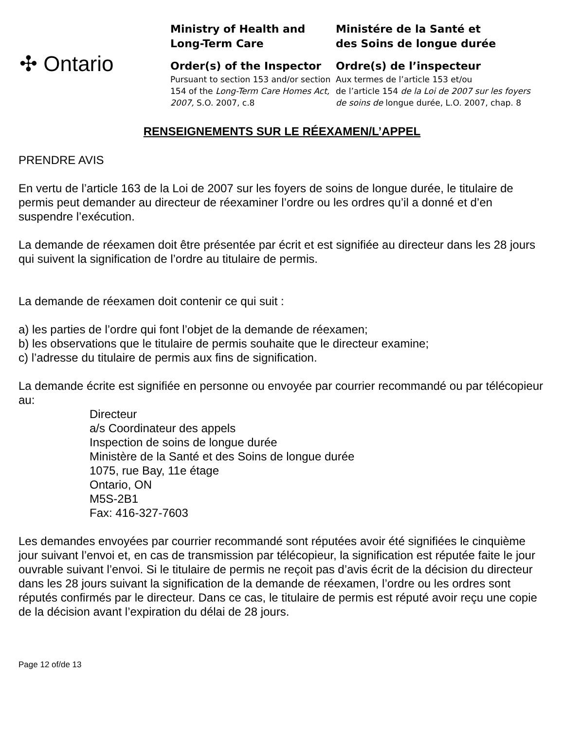✣ Ontario
Ministry of Health and
Long-Term Care
Order(s) of the Inspector
Pursuant to section 153 and/or section 154 of the Long-Term Care Homes Act, 2007, S.O. 2007, c.8
Ministére de la Santé et
des Soins de longue durée
Ordre(s) de l’inspecteur
Aux termes de l’article 153 et/ou
de l’article 154 de la Loi de 2007 sur les foyers de soins de longue durée, L.O. 2007, chap. 8
RENSEIGNEMENTS SUR LE RÉEXAMEN/L’APPEL
PRENDRE AVIS
En vertu de l’article 163 de la Loi de 2007 sur les foyers de soins de longue durée, le titulaire de permis peut demander au directeur de réexaminer l’ordre ou les ordres qu’il a donné et d’en suspendre l’exécution.
La demande de réexamen doit être présentée par écrit et est signifiée au directeur dans les 28 jours qui suivent la signification de l’ordre au titulaire de permis.
La demande de réexamen doit contenir ce qui suit :
a) les parties de l’ordre qui font l’objet de la demande de réexamen;
b) les observations que le titulaire de permis souhaite que le directeur examine;
c) l’adresse du titulaire de permis aux fins de signification.
La demande écrite est signifiée en personne ou envoyée par courrier recommandé ou par télécopieur au:
Directeur
a/s Coordinateur des appels
Inspection de soins de longue durée
Ministère de la Santé et des Soins de longue durée
1075, rue Bay, 11e étage
Ontario, ON
M5S-2B1
Fax: 416-327-7603
Les demandes envoyées par courrier recommandé sont réputées avoir été signifiées le cinquième jour suivant l’envoi et, en cas de transmission par télécopieur, la signification est réputée faite le jour ouvrable suivant l’envoi. Si le titulaire de permis ne reçoit pas d’avis écrit de la décision du directeur dans les 28 jours suivant la signification de la demande de réexamen, l’ordre ou les ordres sont réputés confirmés par le directeur. Dans ce cas, le titulaire de permis est réputé avoir reçu une copie de la décision avant l’expiration du délai de 28 jours.
Page 12 of/de 13